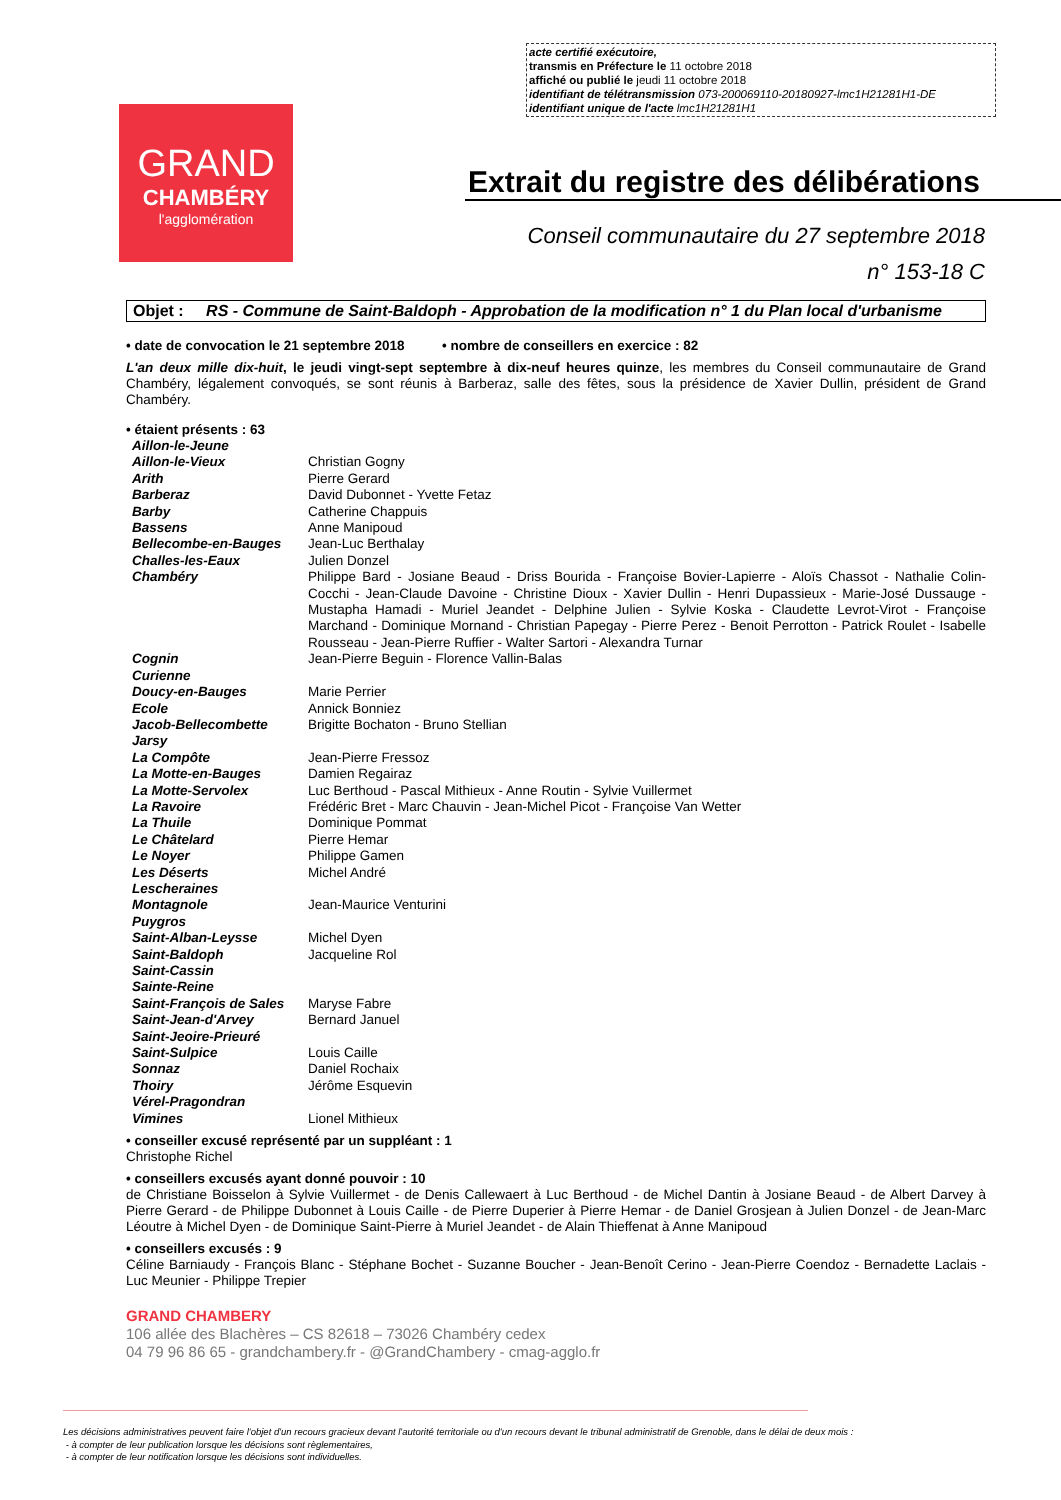acte certifié exécutoire,
transmis en Préfecture le 11 octobre 2018
affiché ou publié le jeudi 11 octobre 2018
identifiant de télétransmission 073-200069110-20180927-lmc1H21281H1-DE
identifiant unique de l'acte lmc1H21281H1
GRAND
CHAMBÉRY
l'agglomération
Extrait du registre des délibérations
Conseil communautaire du 27 septembre 2018
n° 153-18 C
Objet : RS - Commune de Saint-Baldoph - Approbation de la modification n° 1 du Plan local d'urbanisme
• date de convocation le 21 septembre 2018 • nombre de conseillers en exercice : 82
L'an deux mille dix-huit, le jeudi vingt-sept septembre à dix-neuf heures quinze, les membres du Conseil communautaire de Grand Chambéry, légalement convoqués, se sont réunis à Barberaz, salle des fêtes, sous la présidence de Xavier Dullin, président de Grand Chambéry.
• étaient présents : 63
| Aillon-le-Jeune | |
| Aillon-le-Vieux | Christian Gogny |
| Arith | Pierre Gerard |
| Barberaz | David Dubonnet - Yvette Fetaz |
| Barby | Catherine Chappuis |
| Bassens | Anne Manipoud |
| Bellecombe-en-Bauges | Jean-Luc Berthalay |
| Challes-les-Eaux | Julien Donzel |
| Chambéry | Philippe Bard - Josiane Beaud - Driss Bourida - Françoise Bovier-Lapierre - Aloïs Chassot - Nathalie Colin-Cocchi - Jean-Claude Davoine - Christine Dioux - Xavier Dullin - Henri Dupassieux - Marie-José Dussauge - Mustapha Hamadi - Muriel Jeandet - Delphine Julien - Sylvie Koska - Claudette Levrot-Virot - Françoise Marchand - Dominique Mornand - Christian Papegay - Pierre Perez - Benoit Perrotton - Patrick Roulet - Isabelle Rousseau - Jean-Pierre Ruffier - Walter Sartori - Alexandra Turnar |
| Cognin | Jean-Pierre Beguin - Florence Vallin-Balas |
| Curienne | |
| Doucy-en-Bauges | Marie Perrier |
| Ecole | Annick Bonniez |
| Jacob-Bellecombette | Brigitte Bochaton - Bruno Stellian |
| Jarsy | |
| La Compôte | Jean-Pierre Fressoz |
| La Motte-en-Bauges | Damien Regairaz |
| La Motte-Servolex | Luc Berthoud - Pascal Mithieux - Anne Routin - Sylvie Vuillermet |
| La Ravoire | Frédéric Bret - Marc Chauvin - Jean-Michel Picot - Françoise Van Wetter |
| La Thuile | Dominique Pommat |
| Le Châtelard | Pierre Hemar |
| Le Noyer | Philippe Gamen |
| Les Déserts | Michel André |
| Lescheraines | |
| Montagnole | Jean-Maurice Venturini |
| Puygros | |
| Saint-Alban-Leysse | Michel Dyen |
| Saint-Baldoph | Jacqueline Rol |
| Saint-Cassin | |
| Sainte-Reine | |
| Saint-François de Sales | Maryse Fabre |
| Saint-Jean-d'Arvey | Bernard Januel |
| Saint-Jeoire-Prieuré | |
| Saint-Sulpice | Louis Caille |
| Sonnaz | Daniel Rochaix |
| Thoiry | Jérôme Esquevin |
| Vérel-Pragondran | |
| Vimines | Lionel Mithieux |
• conseiller excusé représenté par un suppléant : 1
Christophe Richel
• conseillers excusés ayant donné pouvoir : 10
de Christiane Boisselon à Sylvie Vuillermet - de Denis Callewaert à Luc Berthoud - de Michel Dantin à Josiane Beaud - de Albert Darvey à Pierre Gerard - de Philippe Dubonnet à Louis Caille - de Pierre Duperier à Pierre Hemar - de Daniel Grosjean à Julien Donzel - de Jean-Marc Léoutre à Michel Dyen - de Dominique Saint-Pierre à Muriel Jeandet - de Alain Thieffenat à Anne Manipoud
• conseillers excusés : 9
Céline Barniaudy - François Blanc - Stéphane Bochet - Suzanne Boucher - Jean-Benoît Cerino - Jean-Pierre Coendoz - Bernadette Laclais - Luc Meunier - Philippe Trepier
GRAND CHAMBERY
106 allée des Blachères – CS 82618 – 73026 Chambéry cedex
04 79 96 86 65 - grandchambery.fr - @GrandChambery - cmag-agglo.fr
Les décisions administratives peuvent faire l'objet d'un recours gracieux devant l'autorité territoriale ou d'un recours devant le tribunal administratif de Grenoble, dans le délai de deux mois :
- à compter de leur publication lorsque les décisions sont règlementaires,
- à compter de leur notification lorsque les décisions sont individuelles.